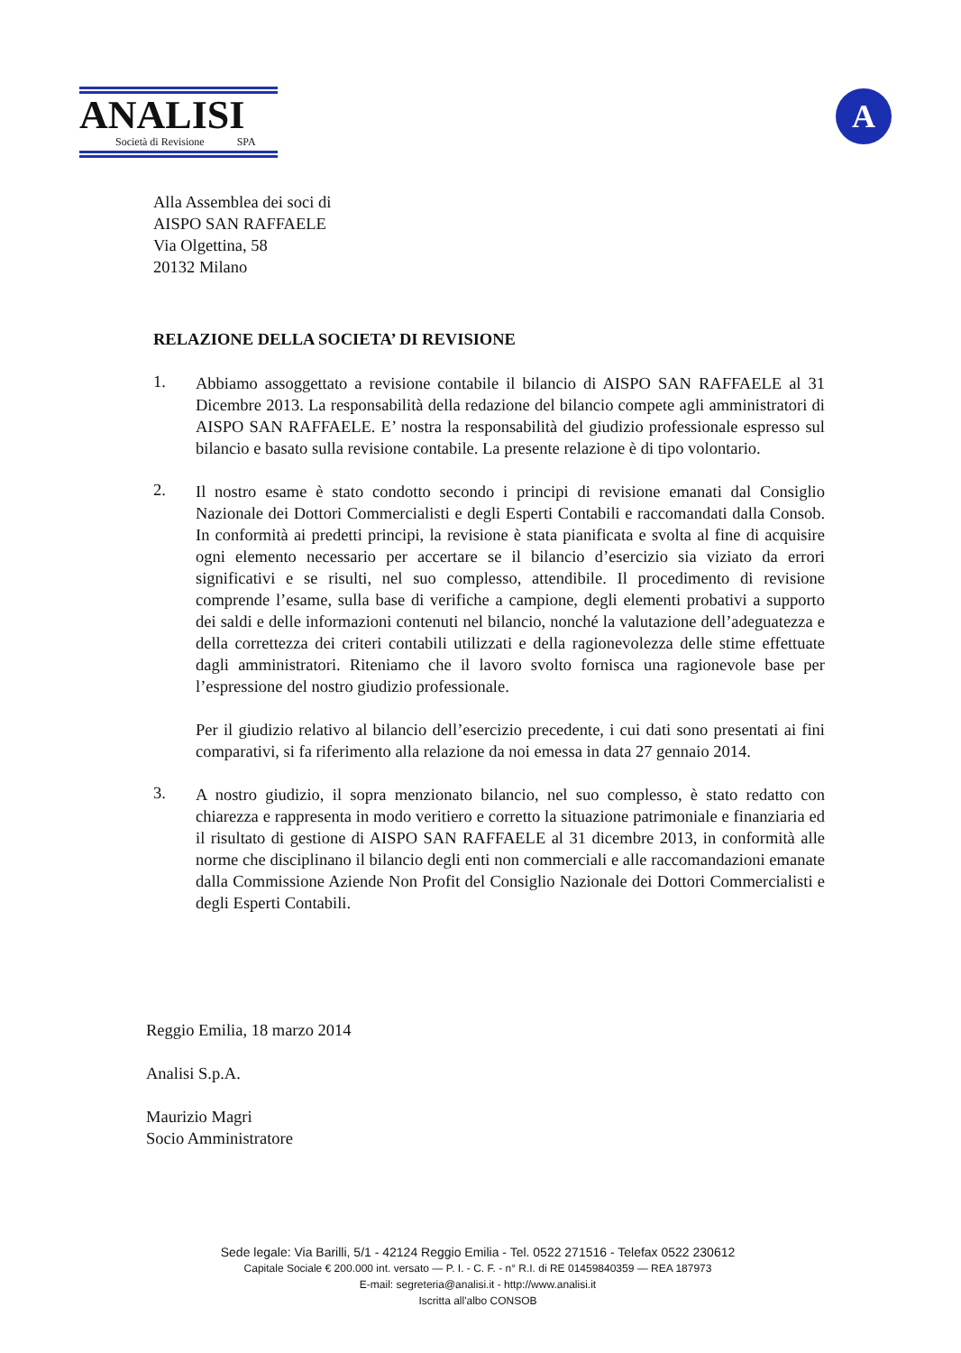ANALISI
Società di Revisione SPA
A
Alla Assemblea dei soci di
AISPO SAN RAFFAELE
Via Olgettina, 58
20132 Milano
RELAZIONE DELLA SOCIETA’ DI REVISIONE
1.
Abbiamo assoggettato a revisione contabile il bilancio di AISPO SAN RAFFAELE al 31 Dicembre 2013. La responsabilità della redazione del bilancio compete agli amministratori di AISPO SAN RAFFAELE. E’ nostra la responsabilità del giudizio professionale espresso sul bilancio e basato sulla revisione contabile. La presente relazione è di tipo volontario.
2.
Il nostro esame è stato condotto secondo i principi di revisione emanati dal Consiglio Nazionale dei Dottori Commercialisti e degli Esperti Contabili e raccomandati dalla Consob. In conformità ai predetti principi, la revisione è stata pianificata e svolta al fine di acquisire ogni elemento necessario per accertare se il bilancio d’esercizio sia viziato da errori significativi e se risulti, nel suo complesso, attendibile. Il procedimento di revisione comprende l’esame, sulla base di verifiche a campione, degli elementi probativi a supporto dei saldi e delle informazioni contenuti nel bilancio, nonché la valutazione dell’adeguatezza e della correttezza dei criteri contabili utilizzati e della ragionevolezza delle stime effettuate dagli amministratori. Riteniamo che il lavoro svolto fornisca una ragionevole base per l’espressione del nostro giudizio professionale.
Per il giudizio relativo al bilancio dell’esercizio precedente, i cui dati sono presentati ai fini comparativi, si fa riferimento alla relazione da noi emessa in data 27 gennaio 2014.
3.
A nostro giudizio, il sopra menzionato bilancio, nel suo complesso, è stato redatto con chiarezza e rappresenta in modo veritiero e corretto la situazione patrimoniale e finanziaria ed il risultato di gestione di AISPO SAN RAFFAELE al 31 dicembre 2013, in conformità alle norme che disciplinano il bilancio degli enti non commerciali e alle raccomandazioni emanate dalla Commissione Aziende Non Profit del Consiglio Nazionale dei Dottori Commercialisti e degli Esperti Contabili.
Reggio Emilia, 18 marzo 2014
Analisi S.p.A.
Maurizio Magri
Socio Amministratore
Sede legale: Via Barilli, 5/1 - 42124 Reggio Emilia - Tel. 0522 271516 - Telefax 0522 230612
Capitale Sociale € 200.000 int. versato — P. I. - C. F. - n° R.I. di RE 01459840359 — REA 187973
E-mail: segreteria@analisi.it - http://www.analisi.it
Iscritta all'albo CONSOB